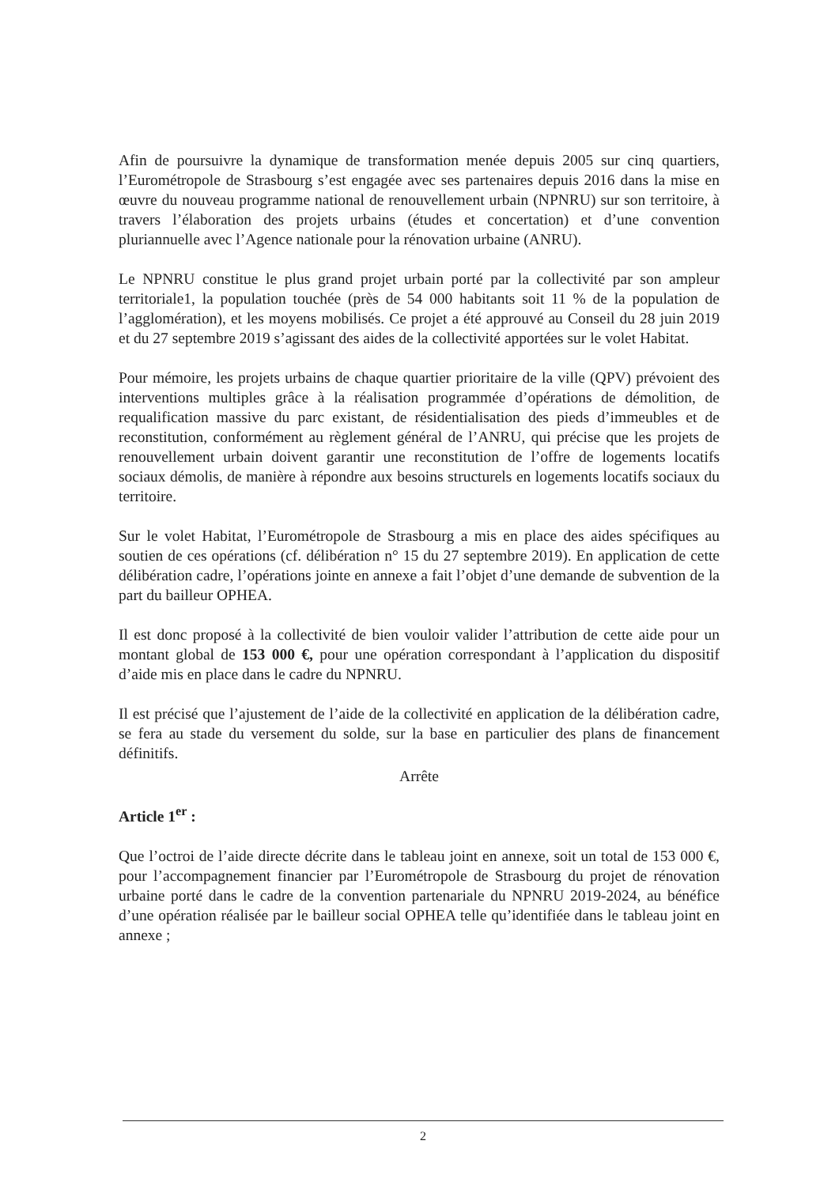Afin de poursuivre la dynamique de transformation menée depuis 2005 sur cinq quartiers, l’Eurométropole de Strasbourg s’est engagée avec ses partenaires depuis 2016 dans la mise en œuvre du nouveau programme national de renouvellement urbain (NPNRU) sur son territoire, à travers l’élaboration des projets urbains (études et concertation) et d’une convention pluriannuelle avec l’Agence nationale pour la rénovation urbaine (ANRU).
Le NPNRU constitue le plus grand projet urbain porté par la collectivité par son ampleur territoriale1, la population touchée (près de 54 000 habitants soit 11 % de la population de l’agglomération), et les moyens mobilisés. Ce projet a été approuvé au Conseil du 28 juin 2019 et du 27 septembre 2019 s’agissant des aides de la collectivité apportées sur le volet Habitat.
Pour mémoire, les projets urbains de chaque quartier prioritaire de la ville (QPV) prévoient des interventions multiples grâce à la réalisation programmée d’opérations de démolition, de requalification massive du parc existant, de résidentialisation des pieds d’immeubles et de reconstitution, conformément au règlement général de l’ANRU, qui précise que les projets de renouvellement urbain doivent garantir une reconstitution de l’offre de logements locatifs sociaux démolis, de manière à répondre aux besoins structurels en logements locatifs sociaux du territoire.
Sur le volet Habitat, l’Eurométropole de Strasbourg a mis en place des aides spécifiques au soutien de ces opérations (cf. délibération n° 15 du 27 septembre 2019). En application de cette délibération cadre, l’opérations jointe en annexe a fait l’objet d’une demande de subvention de la part du bailleur OPHEA.
Il est donc proposé à la collectivité de bien vouloir valider l’attribution de cette aide pour un montant global de 153 000 €, pour une opération correspondant à l’application du dispositif d’aide mis en place dans le cadre du NPNRU.
Il est précisé que l’ajustement de l’aide de la collectivité en application de la délibération cadre, se fera au stade du versement du solde, sur la base en particulier des plans de financement définitifs.
Arrête
Article 1<sup>er</sup> :
Que l’octroi de l’aide directe décrite dans le tableau joint en annexe, soit un total de 153 000 €, pour l’accompagnement financier par l’Eurométropole de Strasbourg du projet de rénovation urbaine porté dans le cadre de la convention partenariale du NPNRU 2019-2024, au bénéfice d’une opération réalisée par le bailleur social OPHEA telle qu’identifiée dans le tableau joint en annexe ;
2